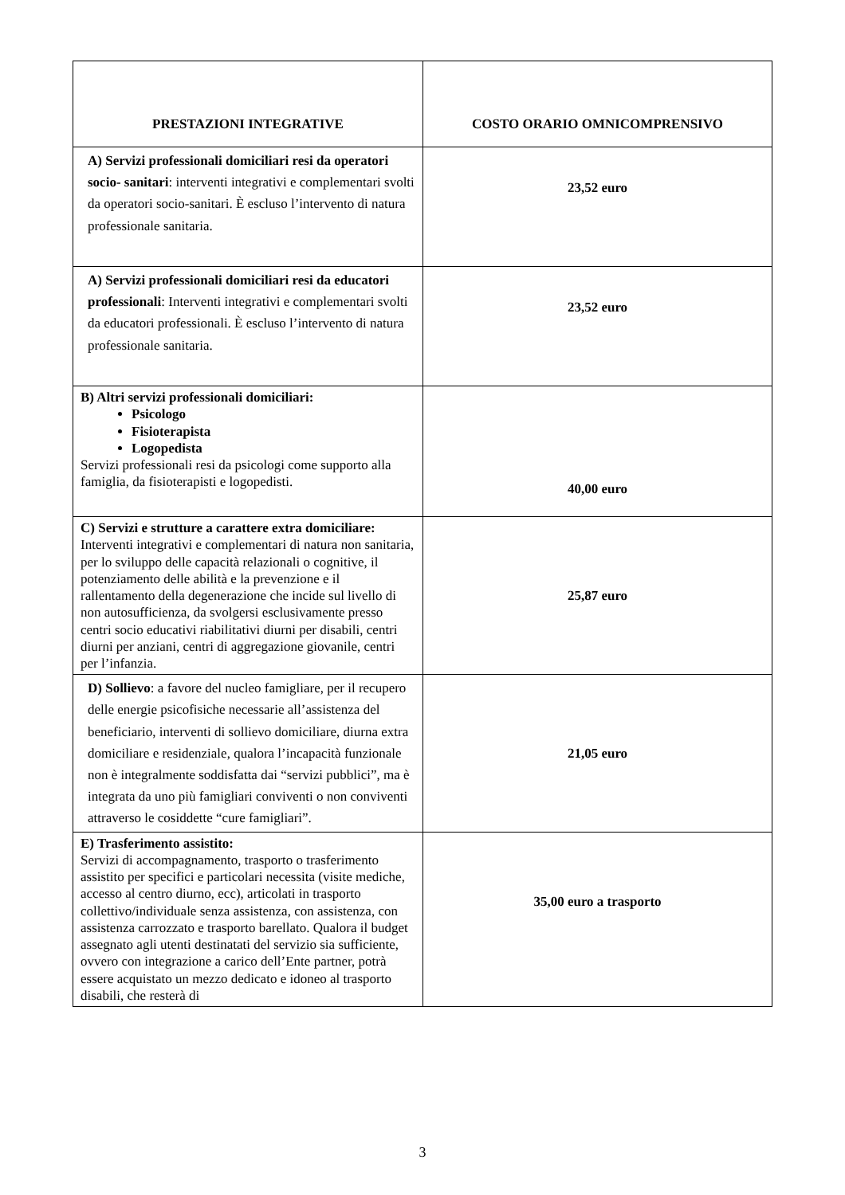| PRESTAZIONI INTEGRATIVE | COSTO ORARIO OMNICOMPRENSIVO |
| --- | --- |
| A) Servizi professionali domiciliari resi da operatori socio- sanitari : interventi integrativi e complementari svolti da operatori socio-sanitari. È escluso l’intervento di natura professionale sanitaria. | 23,52 euro |
| A) Servizi professionali domiciliari resi da educatori professionali : Interventi integrativi e complementari svolti da educatori professionali. È escluso l’intervento di natura professionale sanitaria. | 23,52 euro |
| B) Altri servizi professionali domiciliari: Psicologo Fisioterapista Logopedista Servizi professionali resi da psicologi come supporto alla famiglia, da fisioterapisti e logopedisti. | 40,00 euro |
| C) Servizi e strutture a carattere extra domiciliare: Interventi integrativi e complementari di natura non sanitaria, per lo sviluppo delle capacità relazionali o cognitive, il potenziamento delle abilità e la prevenzione e il rallentamento della degenerazione che incide sul livello di non autosufficienza, da svolgersi esclusivamente presso centri socio educativi riabilitativi diurni per disabili, centri diurni per anziani, centri di aggregazione giovanile, centri per l’infanzia. | 25,87 euro |
| D) Sollievo : a favore del nucleo famigliare, per il recupero delle energie psicofisiche necessarie all’assistenza del beneficiario, interventi di sollievo domiciliare, diurna extra domiciliare e residenziale, qualora l’incapacità funzionale non è integralmente soddisfatta dai “servizi pubblici”, ma è integrata da uno più famigliari conviventi o non conviventi attraverso le cosiddette “cure famigliari”. | 21,05 euro |
| E) Trasferimento assistito: Servizi di accompagnamento, trasporto o trasferimento assistito per specifici e particolari necessita (visite mediche, accesso al centro diurno, ecc), articolati in trasporto collettivo/individuale senza assistenza, con assistenza, con assistenza carrozzato e trasporto barellato. Qualora il budget assegnato agli utenti destinatati del servizio sia sufficiente, ovvero con integrazione a carico dell’Ente partner, potrà essere acquistato un mezzo dedicato e idoneo al trasporto disabili, che resterà di | 35,00 euro a trasporto |
3